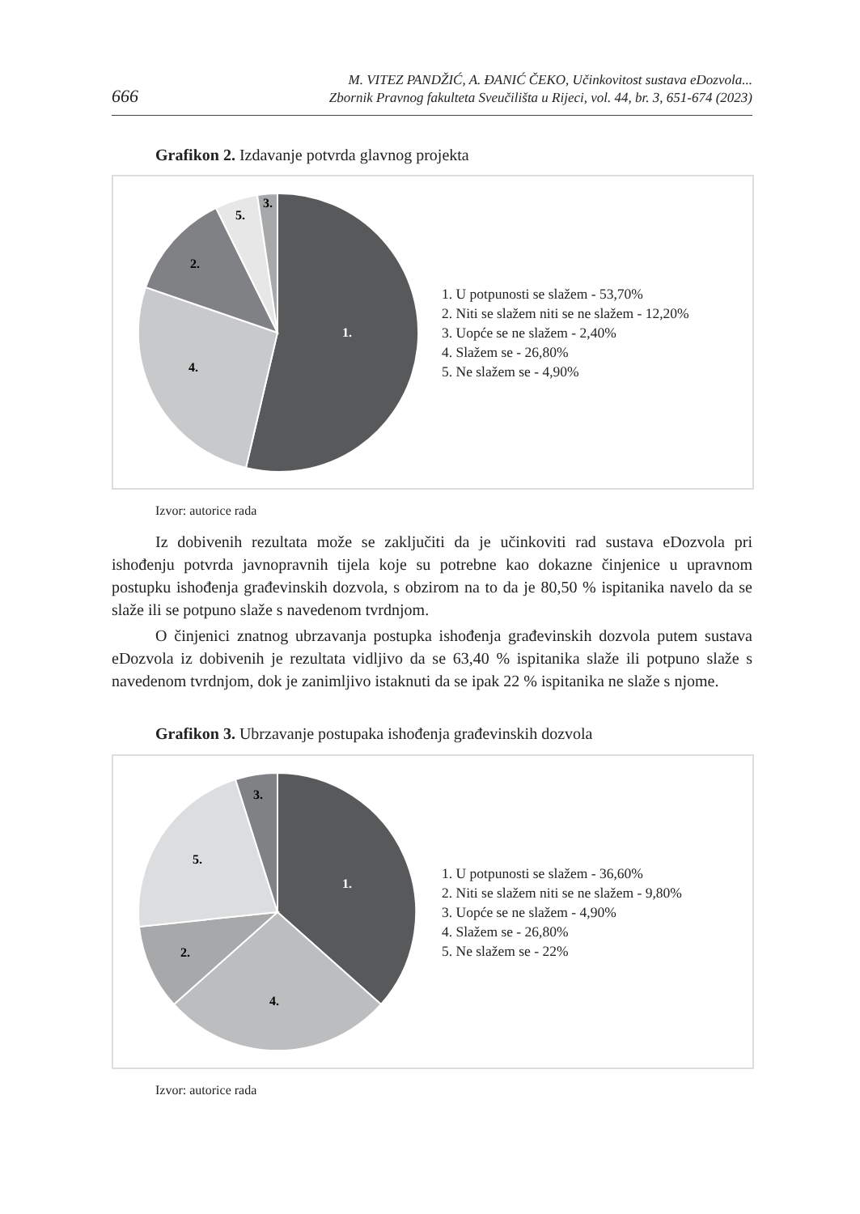666 M. VITEZ PANDŽIĆ, A. ĐANIĆ ČEKO, Učinkovitost sustava eDozvola...
Zbornik Pravnog fakulteta Sveučilišta u Rijeci, vol. 44, br. 3, 651-674 (2023)
Grafikon 2. Izdavanje potvrda glavnog projekta
1.
4.
2.
5.
3.
1. U potpunosti se slažem - 53,70%
2. Niti se slažem niti se ne slažem - 12,20%
3. Uopće se ne slažem - 2,40%
4. Slažem se - 26,80%
5. Ne slažem se - 4,90%
Izvor: autorice rada
Iz dobivenih rezultata može se zaključiti da je učinkoviti rad sustava eDozvola pri ishođenju potvrda javnopravnih tijela koje su potrebne kao dokazne činjenice u upravnom postupku ishođenja građevinskih dozvola, s obzirom na to da je 80,50 % ispitanika navelo da se slaže ili se potpuno slaže s navedenom tvrdnjom.
O činjenici znatnog ubrzavanja postupka ishođenja građevinskih dozvola putem sustava eDozvola iz dobivenih je rezultata vidljivo da se 63,40 % ispitanika slaže ili potpuno slaže s navedenom tvrdnjom, dok je zanimljivo istaknuti da se ipak 22 % ispitanika ne slaže s njome.
Grafikon 3. Ubrzavanje postupaka ishođenja građevinskih dozvola
1.
4.
2.
5.
3.
1. U potpunosti se slažem - 36,60%
2. Niti se slažem niti se ne slažem - 9,80%
3. Uopće se ne slažem - 4,90%
4. Slažem se - 26,80%
5. Ne slažem se - 22%
Izvor: autorice rada